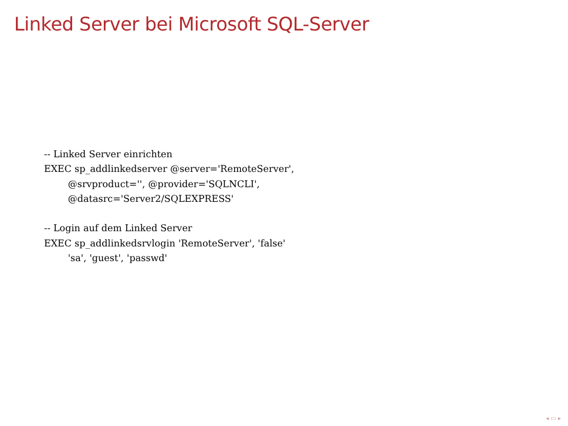Linked Server bei Microsoft SQL-Server
-- Linked Server einrichten
EXEC sp_addlinkedserver @server='RemoteServer',
        @srvproduct='', @provider='SQLNCLI',
        @datasrc='Server2/SQLEXPRESS'

-- Login auf dem Linked Server
EXEC sp_addlinkedsrvlogin 'RemoteServer', 'false'
        'sa', 'guest', 'passwd'
◂ ▭ ▸